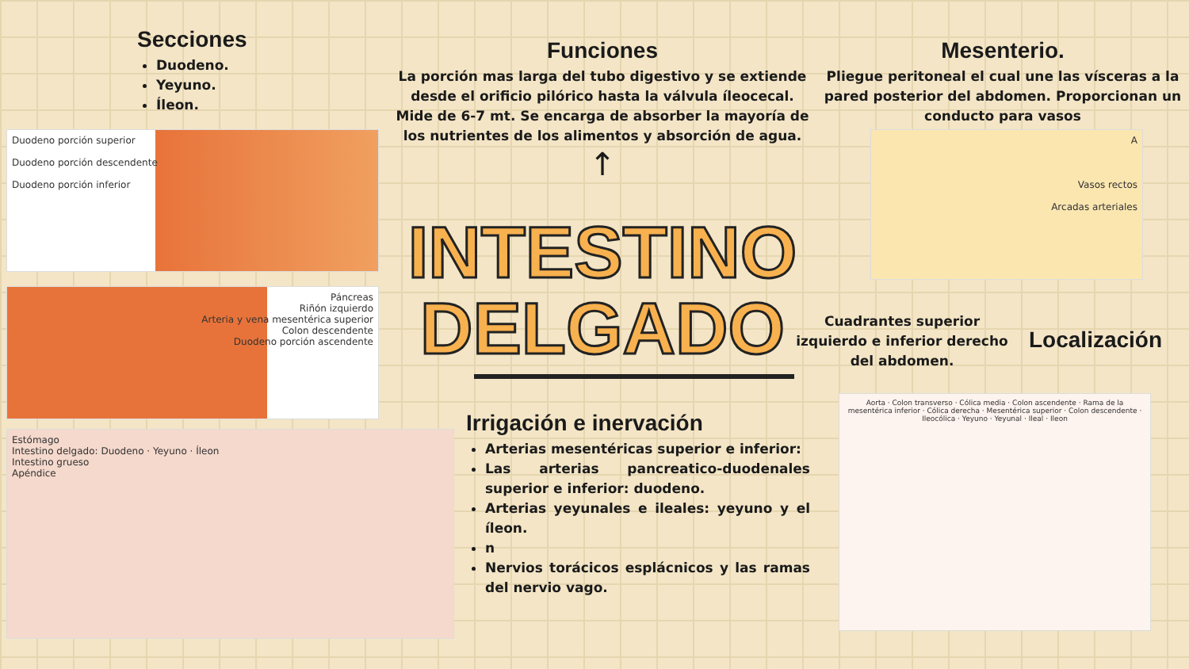Secciones
Duodeno.
Yeyuno.
Íleon.
Duodeno porción superior
Duodeno porción descendente
Duodeno porción inferior
Páncreas
Riñón izquierdo
Arteria y vena mesentérica superior
Colon descendente
Duodeno porción ascendente
Estómago
Intestino delgado: Duodeno · Yeyuno · Íleon
Intestino grueso
Apéndice
Funciones
La porción mas larga del tubo digestivo y se extiende desde el orificio pilórico hasta la válvula íleocecal. Mide de 6-7 mt. Se encarga de absorber la mayoría de los nutrientes de los alimentos y absorción de agua.
↑
INTESTINO
DELGADO
Irrigación e inervación
Arterias mesentéricas superior e inferior:
Las arterias pancreatico-duodenales superior e inferior: duodeno.
Arterias yeyunales e ileales: yeyuno y el íleon.
n
Nervios torácicos esplácnicos y las ramas del nervio vago.
Mesenterio.
Pliegue peritoneal el cual une las vísceras a la pared posterior del abdomen. Proporcionan un conducto para vasos
A
Vasos rectos
Arcadas arteriales
Cuadrantes superior izquierdo e inferior derecho del abdomen.
Localización
Aorta · Colon transverso · Cólica media · Colon ascendente · Rama de la mesentérica inferior · Cólica derecha · Mesentérica superior · Colon descendente · Ileocólica · Yeyuno · Yeyunal · Ileal · Ileon